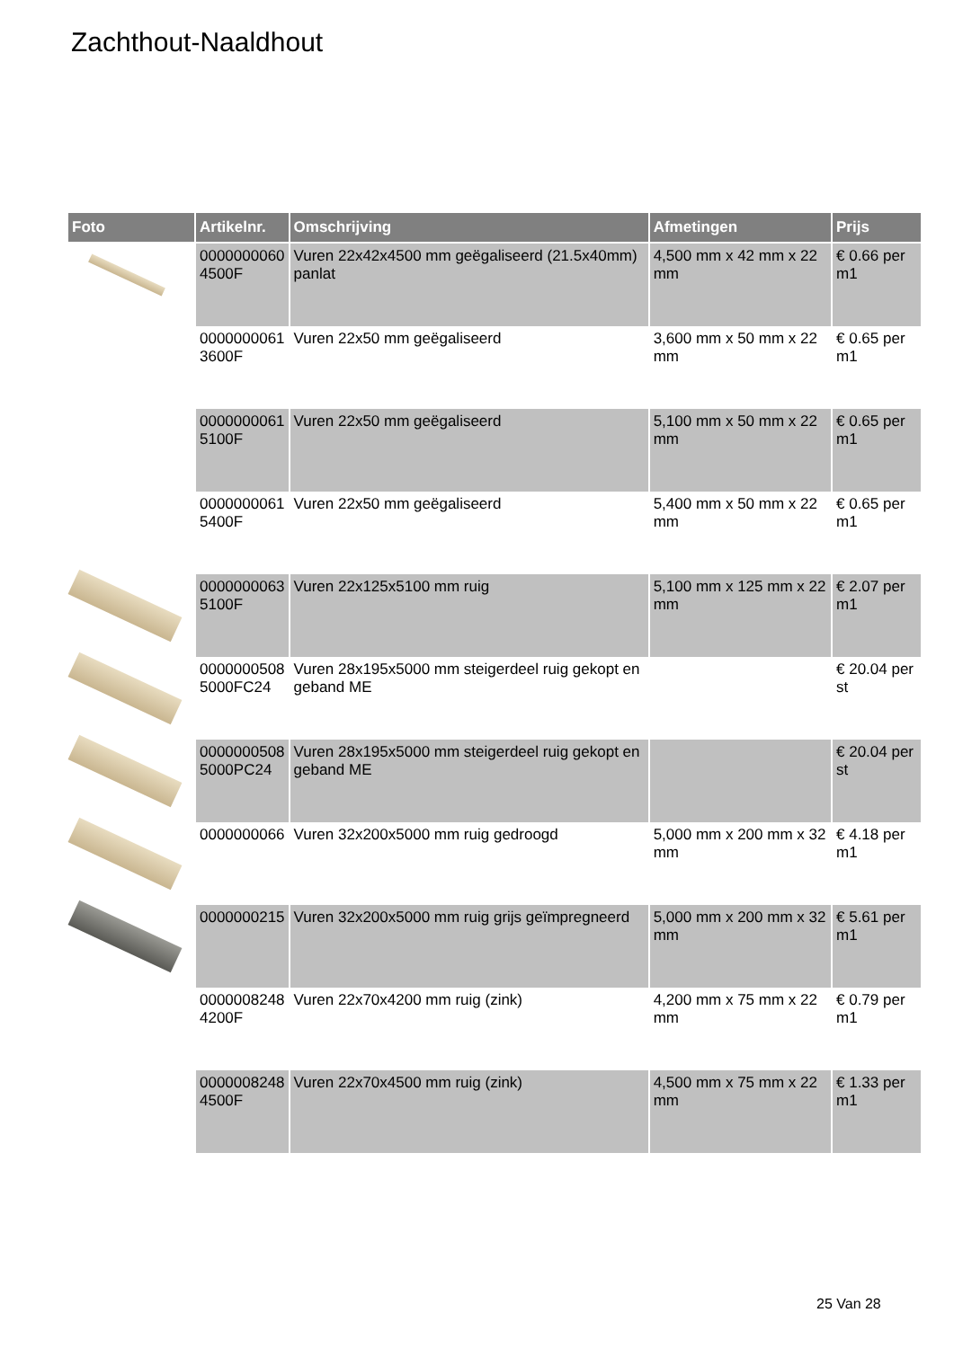Zachthout-Naaldhout
| Foto | Artikelnr. | Omschrijving | Afmetingen | Prijs |
| --- | --- | --- | --- | --- |
| | 0000000060 4500F | Vuren 22x42x4500 mm geëgaliseerd (21.5x40mm) panlat | 4,500 mm x 42 mm x 22 mm | € 0.66 per m1 |
| | 0000000061 3600F | Vuren 22x50 mm geëgaliseerd | 3,600 mm x 50 mm x 22 mm | € 0.65 per m1 |
| | 0000000061 5100F | Vuren 22x50 mm geëgaliseerd | 5,100 mm x 50 mm x 22 mm | € 0.65 per m1 |
| | 0000000061 5400F | Vuren 22x50 mm geëgaliseerd | 5,400 mm x 50 mm x 22 mm | € 0.65 per m1 |
| | 0000000063 5100F | Vuren 22x125x5100 mm ruig | 5,100 mm x 125 mm x 22 mm | € 2.07 per m1 |
| | 0000000508 5000FC24 | Vuren 28x195x5000 mm steigerdeel ruig gekopt en geband ME | | € 20.04 per st |
| | 0000000508 5000PC24 | Vuren 28x195x5000 mm steigerdeel ruig gekopt en geband ME | | € 20.04 per st |
| | 0000000066 | Vuren 32x200x5000 mm ruig gedroogd | 5,000 mm x 200 mm x 32 mm | € 4.18 per m1 |
| | 0000000215 | Vuren 32x200x5000 mm ruig grijs geïmpregneerd | 5,000 mm x 200 mm x 32 mm | € 5.61 per m1 |
| | 0000008248 4200F | Vuren 22x70x4200 mm ruig (zink) | 4,200 mm x 75 mm x 22 mm | € 0.79 per m1 |
| | 0000008248 4500F | Vuren 22x70x4500 mm ruig (zink) | 4,500 mm x 75 mm x 22 mm | € 1.33 per m1 |
25 Van 28